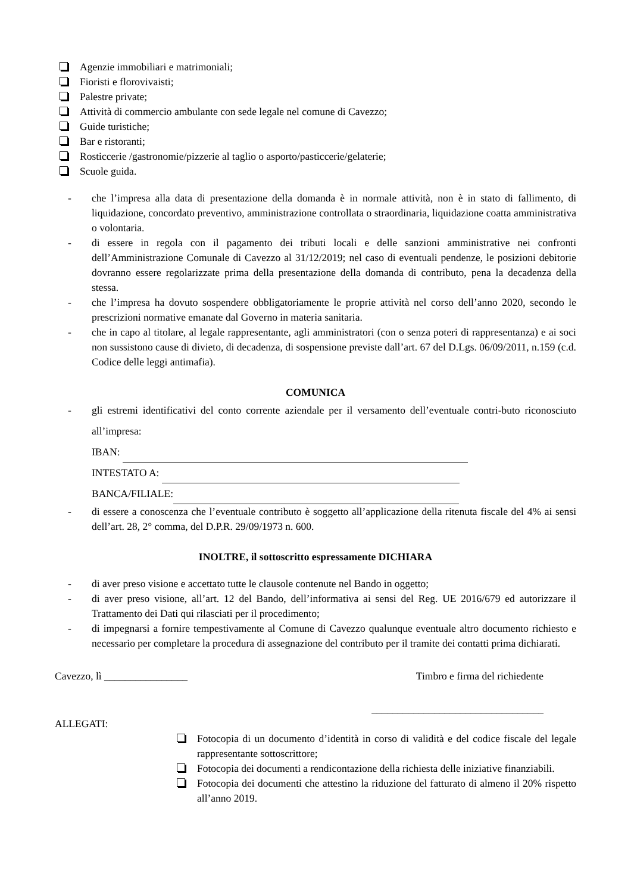Agenzie immobiliari e matrimoniali;
Fioristi e florovivaisti;
Palestre private;
Attività di commercio ambulante con sede legale nel comune di Cavezzo;
Guide turistiche;
Bar e ristoranti;
Rosticcerie /gastronomie/pizzerie al taglio o asporto/pasticcerie/gelaterie;
Scuole guida.
- che l’impresa alla data di presentazione della domanda è in normale attività, non è in stato di fallimento, di liquidazione, concordato preventivo, amministrazione controllata o straordinaria, liquidazione coatta amministrativa o volontaria.
- di essere in regola con il pagamento dei tributi locali e delle sanzioni amministrative nei confronti dell’Amministrazione Comunale di Cavezzo al 31/12/2019; nel caso di eventuali pendenze, le posizioni debitorie dovranno essere regolarizzate prima della presentazione della domanda di contributo, pena la decadenza della stessa.
- che l’impresa ha dovuto sospendere obbligatoriamente le proprie attività nel corso dell’anno 2020, secondo le prescrizioni normative emanate dal Governo in materia sanitaria.
- che in capo al titolare, al legale rappresentante, agli amministratori (con o senza poteri di rappresentanza) e ai soci non sussistono cause di divieto, di decadenza, di sospensione previste dall’art. 67 del D.Lgs. 06/09/2011, n.159 (c.d. Codice delle leggi antimafia).
COMUNICA
- gli estremi identificativi del conto corrente aziendale per il versamento dell’eventuale contri-buto riconosciuto all’impresa:
IBAN:
INTESTATO A:
BANCA/FILIALE:
- di essere a conoscenza che l’eventuale contributo è soggetto all’applicazione della ritenuta fiscale del 4% ai sensi dell’art. 28, 2° comma, del D.P.R. 29/09/1973 n. 600.
INOLTRE, il sottoscritto espressamente DICHIARA
- di aver preso visione e accettato tutte le clausole contenute nel Bando in oggetto;
- di aver preso visione, all’art. 12 del Bando, dell’informativa ai sensi del Reg. UE 2016/679 ed autorizzare il Trattamento dei Dati qui rilasciati per il procedimento;
- di impegnarsi a fornire tempestivamente al Comune di Cavezzo qualunque eventuale altro documento richiesto e necessario per completare la procedura di assegnazione del contributo per il tramite dei contatti prima dichiarati.
Cavezzo, lì ________________ Timbro e firma del richiedente
_________________________________
ALLEGATI:
Fotocopia di un documento d’identità in corso di validità e del codice fiscale del legale rappresentante sottoscrittore;
Fotocopia dei documenti a rendicontazione della richiesta delle iniziative finanziabili.
Fotocopia dei documenti che attestino la riduzione del fatturato di almeno il 20% rispetto all’anno 2019.